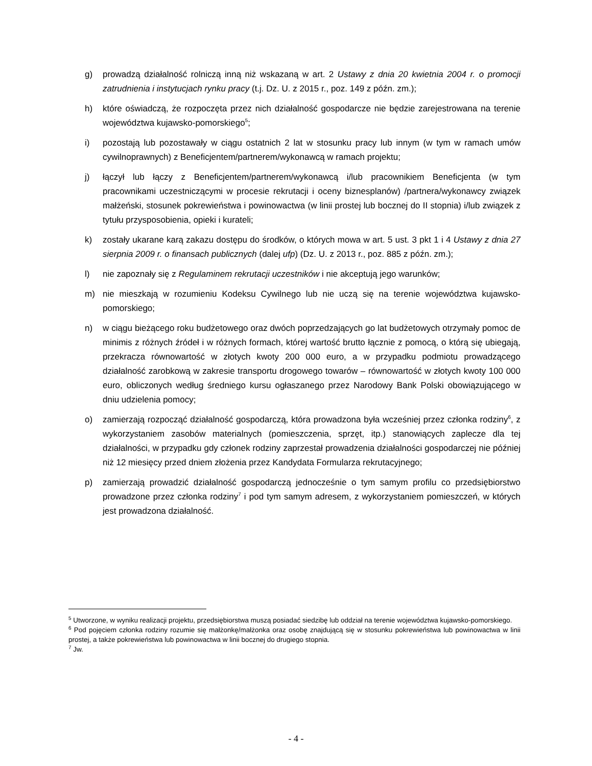g) prowadzą działalność rolniczą inną niż wskazaną w art. 2 Ustawy z dnia 20 kwietnia 2004 r. o promocji zatrudnienia i instytucjach rynku pracy (t.j. Dz. U. z 2015 r., poz. 149 z późn. zm.);
h) które oświadczą, że rozpoczęta przez nich działalność gospodarcze nie będzie zarejestrowana na terenie województwa kujawsko-pomorskiego<sup>5</sup>;
i) pozostają lub pozostawały w ciągu ostatnich 2 lat w stosunku pracy lub innym (w tym w ramach umów cywilnoprawnych) z Beneficjentem/partnerem/wykonawcą w ramach projektu;
j) łączył lub łączy z Beneficjentem/partnerem/wykonawcą i/lub pracownikiem Beneficjenta (w tym pracownikami uczestniczącymi w procesie rekrutacji i oceny biznesplanów) /partnera/wykonawcy związek małżeński, stosunek pokrewieństwa i powinowactwa (w linii prostej lub bocznej do II stopnia) i/lub związek z tytułu przysposobienia, opieki i kurateli;
k) zostały ukarane karą zakazu dostępu do środków, o których mowa w art. 5 ust. 3 pkt 1 i 4 Ustawy z dnia 27 sierpnia 2009 r. o finansach publicznych (dalej ufp) (Dz. U. z 2013 r., poz. 885 z późn. zm.);
l) nie zapoznały się z Regulaminem rekrutacji uczestników i nie akceptują jego warunków;
m) nie mieszkają w rozumieniu Kodeksu Cywilnego lub nie uczą się na terenie województwa kujawsko-pomorskiego;
n) w ciągu bieżącego roku budżetowego oraz dwóch poprzedzających go lat budżetowych otrzymały pomoc de minimis z różnych źródeł i w różnych formach, której wartość brutto łącznie z pomocą, o którą się ubiegają, przekracza równowartość w złotych kwoty 200 000 euro, a w przypadku podmiotu prowadzącego działalność zarobkową w zakresie transportu drogowego towarów – równowartość w złotych kwoty 100 000 euro, obliczonych według średniego kursu ogłaszanego przez Narodowy Bank Polski obowiązującego w dniu udzielenia pomocy;
o) zamierzają rozpocząć działalność gospodarczą, która prowadzona była wcześniej przez członka rodziny<sup>6</sup>, z wykorzystaniem zasobów materialnych (pomieszczenia, sprzęt, itp.) stanowiących zaplecze dla tej działalności, w przypadku gdy członek rodziny zaprzestał prowadzenia działalności gospodarczej nie później niż 12 miesięcy przed dniem złożenia przez Kandydata Formularza rekrutacyjnego;
p) zamierzają prowadzić działalność gospodarczą jednocześnie o tym samym profilu co przedsiębiorstwo prowadzone przez członka rodziny<sup>7</sup> i pod tym samym adresem, z wykorzystaniem pomieszczeń, w których jest prowadzona działalność.
<sup>5</sup> Utworzone, w wyniku realizacji projektu, przedsiębiorstwa muszą posiadać siedzibę lub oddział na terenie województwa kujawsko-pomorskiego.
<sup>6</sup> Pod pojęciem członka rodziny rozumie się małżonkę/małżonka oraz osobę znajdującą się w stosunku pokrewieństwa lub powinowactwa w linii prostej, a także pokrewieństwa lub powinowactwa w linii bocznej do drugiego stopnia.
<sup>7</sup> Jw.
- 4 -